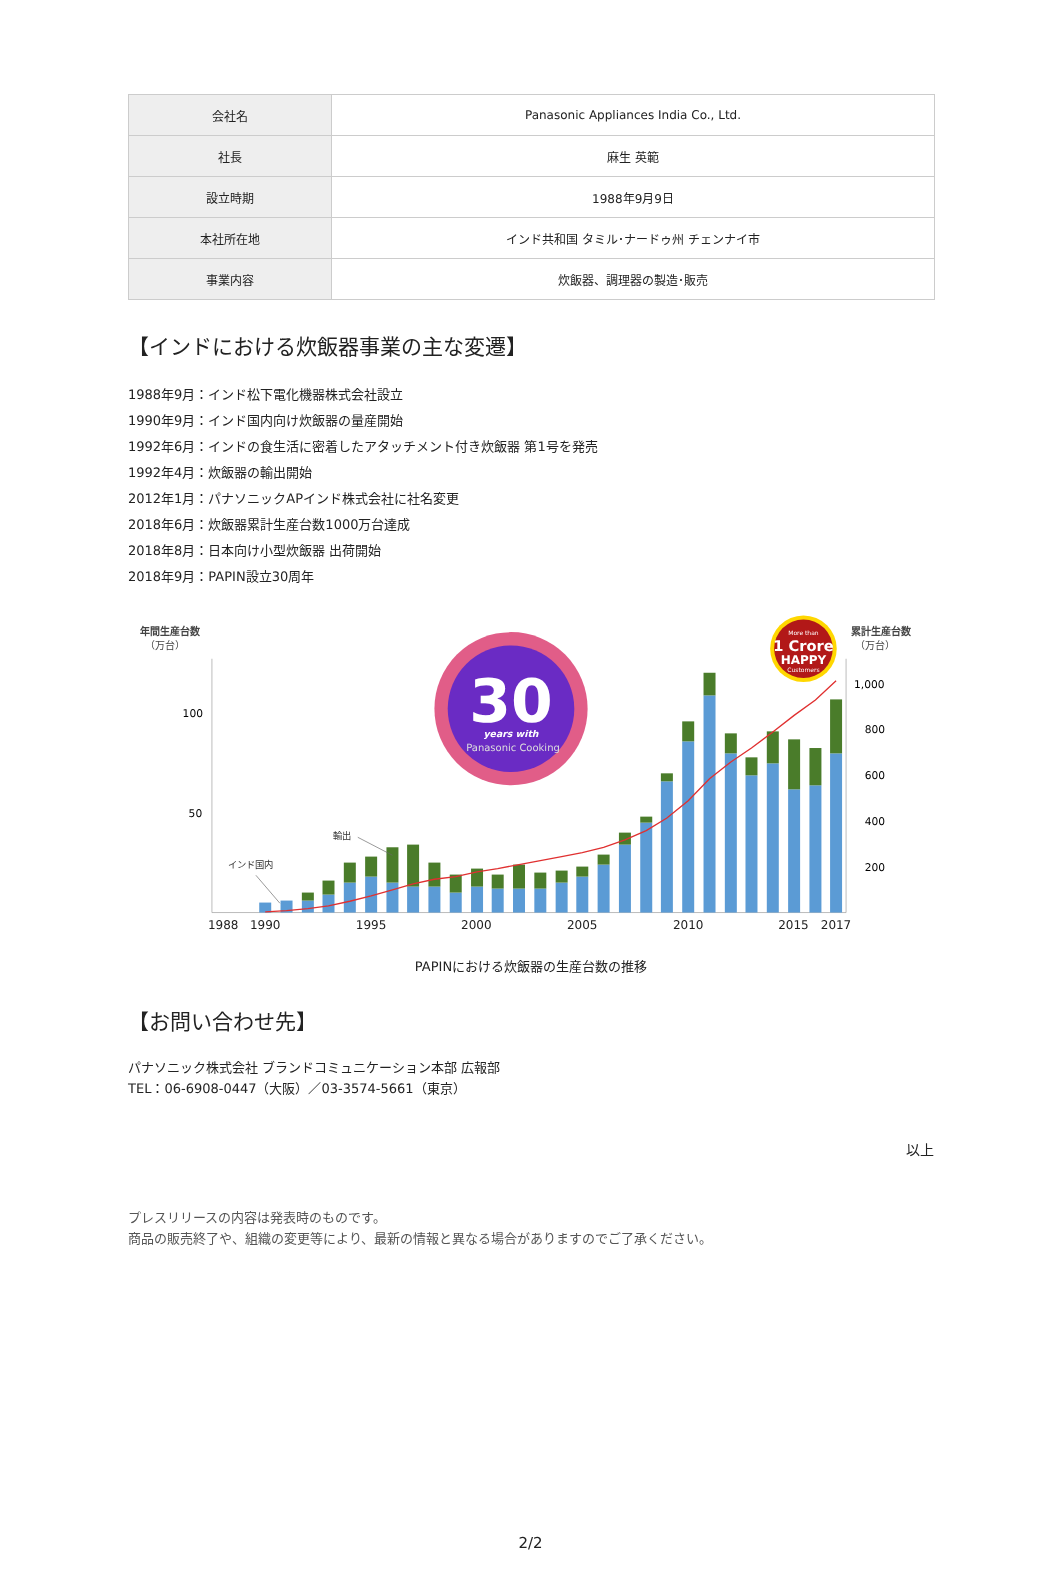| 会社名 | Panasonic Appliances India Co., Ltd. |
| 社長 | 麻生 英範 |
| 設立時期 | 1988年9月9日 |
| 本社所在地 | インド共和国 タミル･ナードゥ州 チェンナイ市 |
| 事業内容 | 炊飯器、調理器の製造･販売 |
【インドにおける炊飯器事業の主な変遷】
1988年9月：インド松下電化機器株式会社設立
1990年9月：インド国内向け炊飯器の量産開始
1992年6月：インドの食生活に密着したアタッチメント付き炊飯器 第1号を発売
1992年4月：炊飯器の輸出開始
2012年1月：パナソニックAPインド株式会社に社名変更
2018年6月：炊飯器累計生産台数1000万台達成
2018年8月：日本向け小型炊飯器 出荷開始
2018年9月：PAPIN設立30周年
年間生産台数
（万台）
累計生産台数
（万台）
100
50
1,000
800
600
400
200
輸出
インド国内
1988
1990
1995
2000
2005
2010
2015
2017
30
years with
Panasonic Cooking
More than
1 Crore
HAPPY
Customers
PAPINにおける炊飯器の生産台数の推移
【お問い合わせ先】
パナソニック株式会社 ブランドコミュニケーション本部 広報部
TEL：06-6908-0447（大阪）／03-3574-5661（東京）
以上
プレスリリースの内容は発表時のものです。
商品の販売終了や、組織の変更等により、最新の情報と異なる場合がありますのでご了承ください。
2/2